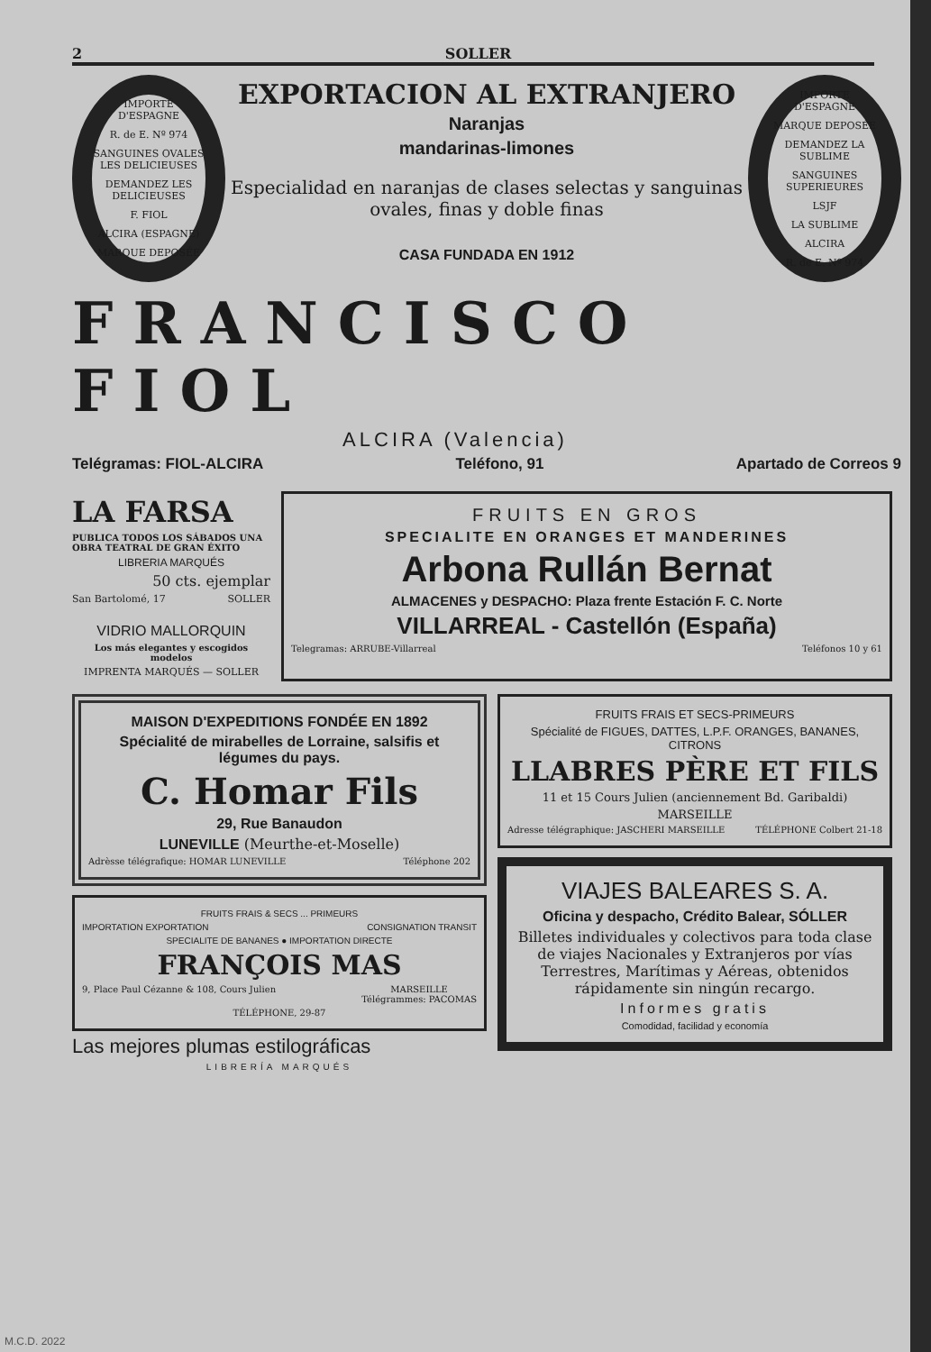2 SOLLER
IMPORTÉ D'ESPAGNE
R. de E. Nº 974
SANGUINES OVALES LES DELICIEUSES
DEMANDEZ LES DELICIEUSES
F. FIOL
ALCIRA (ESPAGNE)
MARQUE DEPOSÉE
EXPORTACION AL EXTRANJERO
Naranjas
mandarinas-limones
Especialidad en naranjas de clases selectas y sanguinas ovales, finas y doble finas
CASA FUNDADA EN 1912
IMPORTE D'ESPAGNE
MARQUE DEPOSÉE
DEMANDEZ LA SUBLIME
SANGUINES SUPERIEURES
LSJF
LA SUBLIME
ALCIRA
R. de E. Nº 974
FRANCISCO FIOL
ALCIRA (Valencia)
Telégramas: FIOL-ALCIRA Teléfono, 91 Apartado de Correos 9
LA FARSA
PUBLICA TODOS LOS SÁBADOS UNA OBRA TEATRAL DE GRAN ÉXITO
LIBRERIA MARQUÉS
50 cts. ejemplar
San Bartolomé, 17 SOLLER
VIDRIO MALLORQUIN
Los más elegantes y escogidos modelos
IMPRENTA MARQUÉS — SOLLER
FRUITS EN GROS
SPECIALITE EN ORANGES ET MANDERINES
Arbona Rullán Bernat
ALMACENES y DESPACHO: Plaza frente Estación F. C. Norte
VILLARREAL - Castellón (España)
Telegramas: ARRUBE-Villarreal Teléfonos 10 y 61
MAISON D'EXPEDITIONS FONDÉE EN 1892
Spécialité de mirabelles de Lorraine, salsifis et légumes du pays.
C. Homar Fils
29, Rue Banaudon
LUNEVILLE (Meurthe-et-Moselle)
Adrèsse télégrafique: HOMAR LUNEVILLE Téléphone 202
FRUITS FRAIS & SECS ... PRIMEURS
IMPORTATION EXPORTATION CONSIGNATION TRANSIT
SPECIALITE DE BANANES ● IMPORTATION DIRECTE
FRANÇOIS MAS
9, Place Paul Cézanne & 108, Cours Julien MARSEILLE
Télégrammes: PACOMAS
TÉLÉPHONE, 29-87
Las mejores plumas estilográficas
LIBRERÍA MARQUÉS
FRUITS FRAIS ET SECS-PRIMEURS
Spécialité de FIGUES, DATTES, L.P.F. ORANGES, BANANES, CITRONS
LLABRES PÈRE ET FILS
11 et 15 Cours Julien (anciennement Bd. Garibaldi)
MARSEILLE
Adresse télégraphique: JASCHERI MARSEILLE TÉLÉPHONE Colbert 21-18
VIAJES BALEARES S. A.
Oficina y despacho, Crédito Balear, SÓLLER
Billetes individuales y colectivos para toda clase de viajes Nacionales y Extranjeros por vías Terrestres, Marítimas y Aéreas, obtenidos rápidamente sin ningún recargo.
Informes gratis
Comodidad, facilidad y economía
M.C.D. 2022